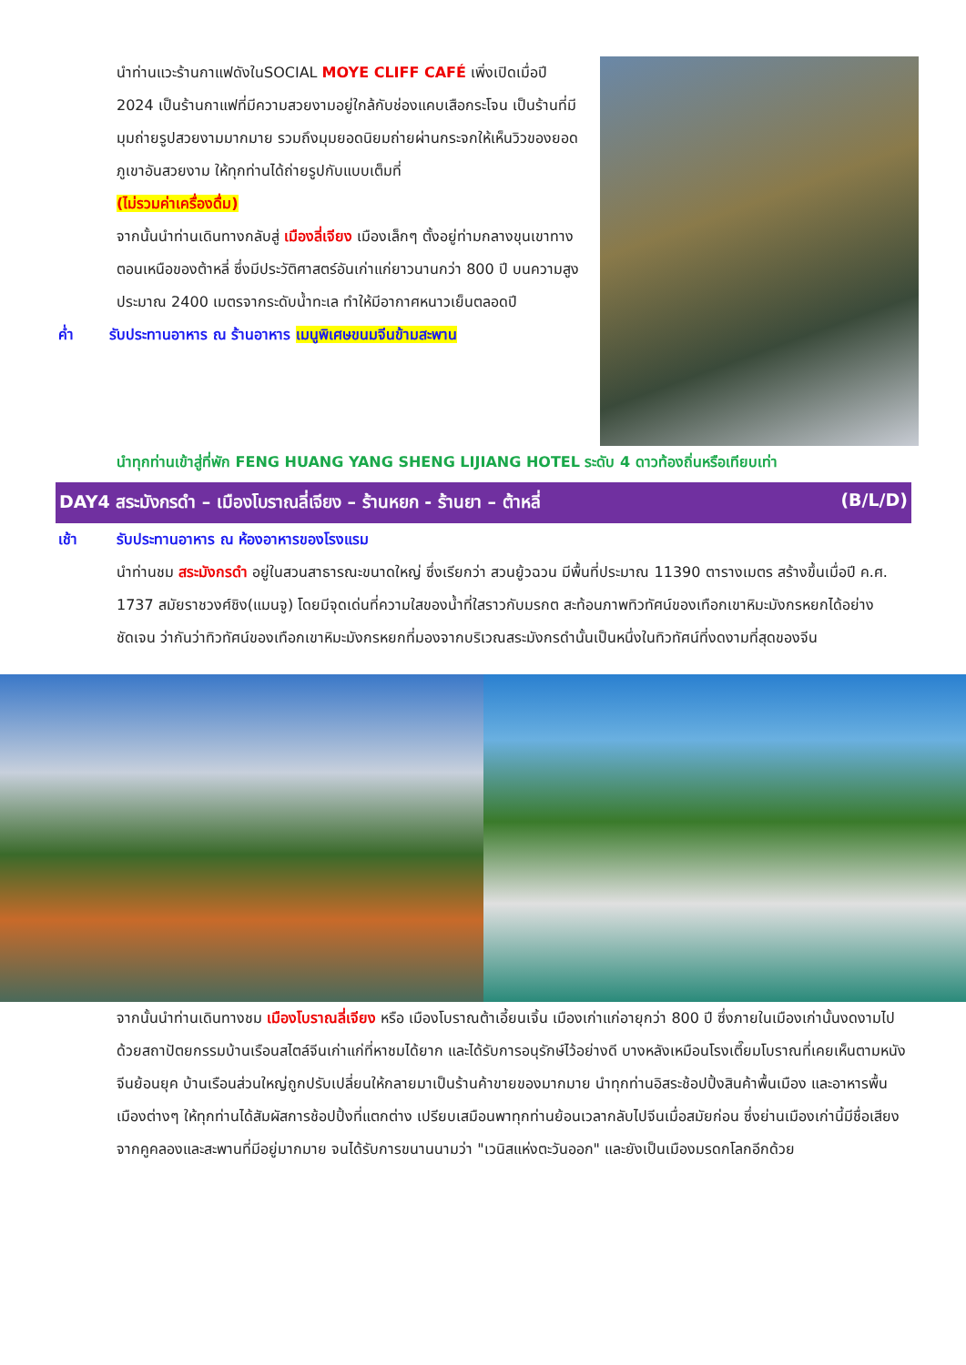นำท่านแวะร้านกาแฟดังในSOCIAL MOYE CLIFF CAFÉ เพิ่งเปิดเมื่อปี 2024 เป็นร้านกาแฟที่มีความสวยงามอยู่ใกล้กับช่องแคบเสือกระโจน เป็นร้านที่มีมุมถ่ายรูปสวยงามมากมาย รวมถึงมุมยอดนิยมถ่ายผ่านกระจกให้เห็นวิวของยอดภูเขาอันสวยงาม ให้ทุกท่านได้ถ่ายรูปกับแบบเต็มที่
(ไม่รวมค่าเครื่องดื่ม)
จากนั้นนำท่านเดินทางกลับสู่ เมืองลี่เจียง เมืองเล็กๆ ตั้งอยู่ท่ามกลางขุนเขาทางตอนเหนือของต้าหลี่ ซึ่งมีประวัติศาสตร์อันเก่าแก่ยาวนานกว่า 800 ปี บนความสูงประมาณ 2400 เมตรจากระดับน้ำทะเล ทำให้มีอากาศหนาวเย็นตลอดปี
ค่ำ รับประทานอาหาร ณ ร้านอาหาร เมนูพิเศษขนมจีนข้ามสะพาน
นำทุกท่านเข้าสู่ที่พัก FENG HUANG YANG SHENG LIJIANG HOTEL ระดับ 4 ดาวท้องถิ่นหรือเทียบเท่า
DAY4 สระมังกรดำ – เมืองโบราณลี่เจียง – ร้านหยก - ร้านยา – ต้าหลี่ (B/L/D)
เช้า รับประทานอาหาร ณ ห้องอาหารของโรงแรม
นำท่านชม สระมังกรดำ อยู่ในสวนสาธารณะขนาดใหญ่ ซึ่งเรียกว่า สวนยู้วฉวน มีพื้นที่ประมาณ 11390 ตารางเมตร สร้างขึ้นเมื่อปี ค.ศ. 1737 สมัยราชวงศ์ชิง(แมนจู) โดยมีจุดเด่นที่ความใสของน้ำที่ใสราวกับมรกต สะท้อนภาพทิวทัศน์ของเทือกเขาหิมะมังกรหยกได้อย่างชัดเจน ว่ากันว่าทิวทัศน์ของเทือกเขาหิมะมังกรหยกที่มองจากบริเวณสระมังกรดำนั้นเป็นหนึ่งในทิวทัศน์ที่งดงามที่สุดของจีน
จากนั้นนำท่านเดินทางชม เมืองโบราณลี่เจียง หรือ เมืองโบราณต้าเอี้ยนเจิ้น เมืองเก่าแก่อายุกว่า 800 ปี ซึ่งภายในเมืองเก่านั้นงดงามไปด้วยสถาปัตยกรรมบ้านเรือนสไตล์จีนเก่าแก่ที่หาชมได้ยาก และได้รับการอนุรักษ์ไว้อย่างดี บางหลังเหมือนโรงเตี๊ยมโบราณที่เคยเห็นตามหนังจีนย้อนยุค บ้านเรือนส่วนใหญ่ถูกปรับเปลี่ยนให้กลายมาเป็นร้านค้าขายของมากมาย นำทุกท่านอิสระช้อปปิ้งสินค้าพื้นเมือง และอาหารพื้นเมืองต่างๆ ให้ทุกท่านได้สัมผัสการช้อปปิ้งที่แตกต่าง เปรียบเสมือนพาทุกท่านย้อนเวลากลับไปจีนเมื่อสมัยก่อน ซึ่งย่านเมืองเก่านี้มีชื่อเสียงจากคูคลองและสะพานที่มีอยู่มากมาย จนได้รับการขนานนามว่า "เวนิสแห่งตะวันออก" และยังเป็นเมืองมรดกโลกอีกด้วย